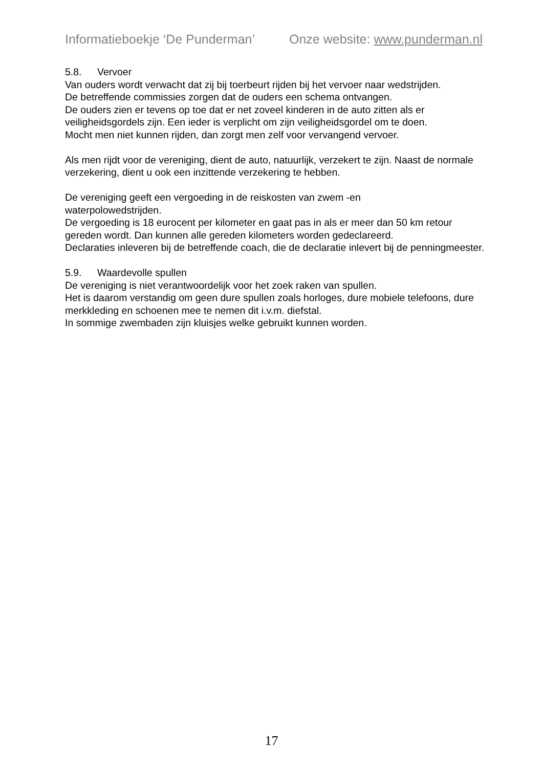Informatieboekje ‘De Punderman’ Onze website: www.punderman.nl
5.8. Vervoer
Van ouders wordt verwacht dat zij bij toerbeurt rijden bij het vervoer naar wedstrijden.
De betreffende commissies zorgen dat de ouders een schema ontvangen.
De ouders zien er tevens op toe dat er net zoveel kinderen in de auto zitten als er veiligheidsgordels zijn. Een ieder is verplicht om zijn veiligheidsgordel om te doen.
Mocht men niet kunnen rijden, dan zorgt men zelf voor vervangend vervoer.
Als men rijdt voor de vereniging, dient de auto, natuurlijk, verzekert te zijn. Naast de normale verzekering, dient u ook een inzittende verzekering te hebben.
De vereniging geeft een vergoeding in de reiskosten van zwem -en
waterpolowedstrijden.
De vergoeding is 18 eurocent per kilometer en gaat pas in als er meer dan 50 km retour gereden wordt. Dan kunnen alle gereden kilometers worden gedeclareerd.
Declaraties inleveren bij de betreffende coach, die de declaratie inlevert bij de penningmeester.
5.9. Waardevolle spullen
De vereniging is niet verantwoordelijk voor het zoek raken van spullen.
Het is daarom verstandig om geen dure spullen zoals horloges, dure mobiele telefoons, dure merkkleding en schoenen mee te nemen dit i.v.m. diefstal.
In sommige zwembaden zijn kluisjes welke gebruikt kunnen worden.
17